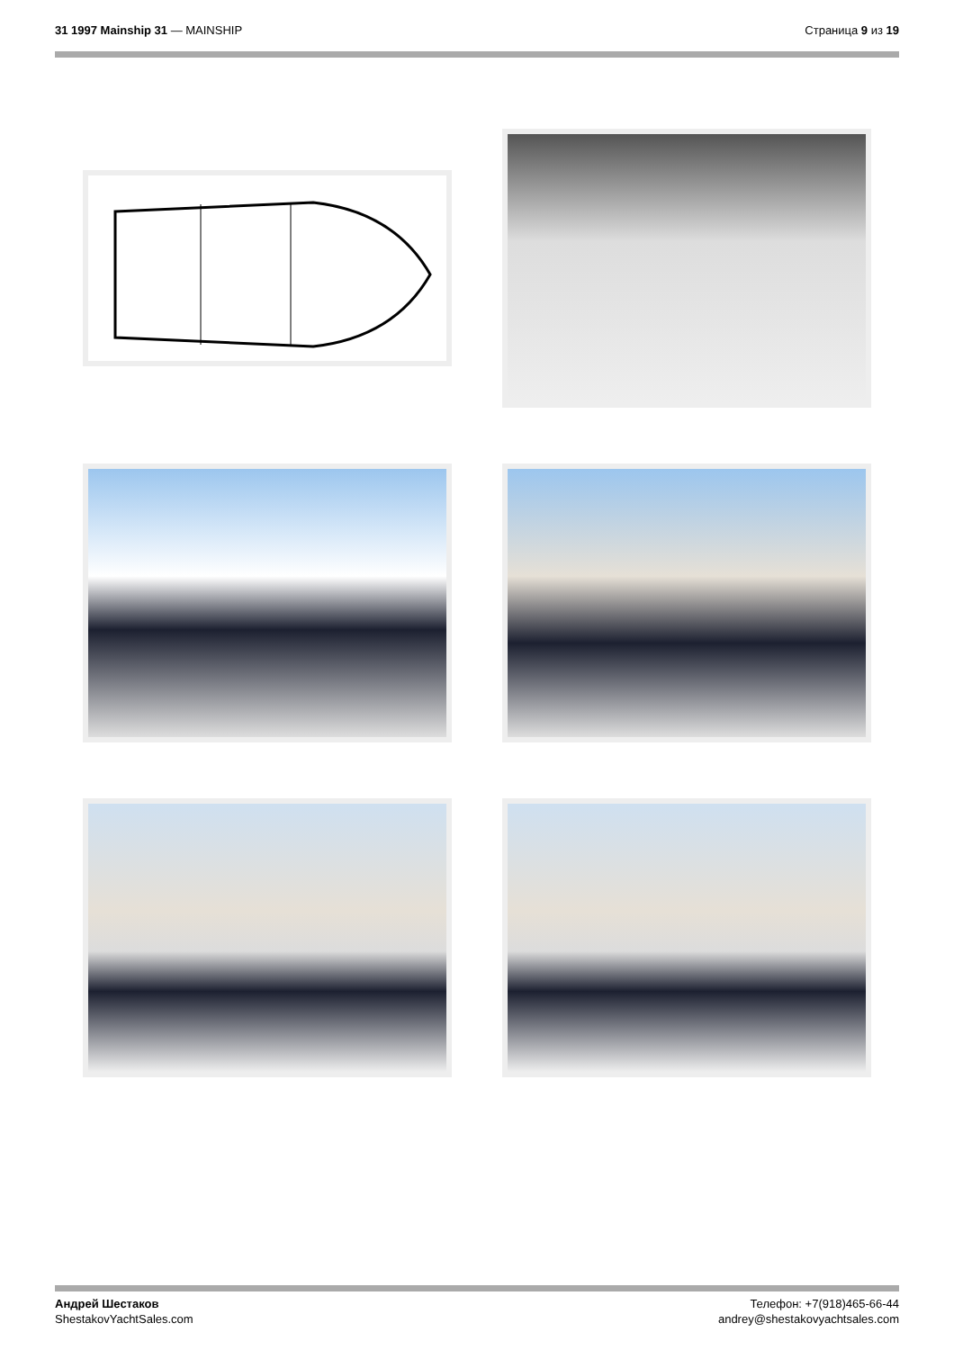31 1997 Mainship 31 — MAINSHIP Страница 9 из 19
Андрей Шестаков
ShestakovYachtSales.com
Телефон: +7(918)465-66-44
andrey@shestakovyachtsales.com